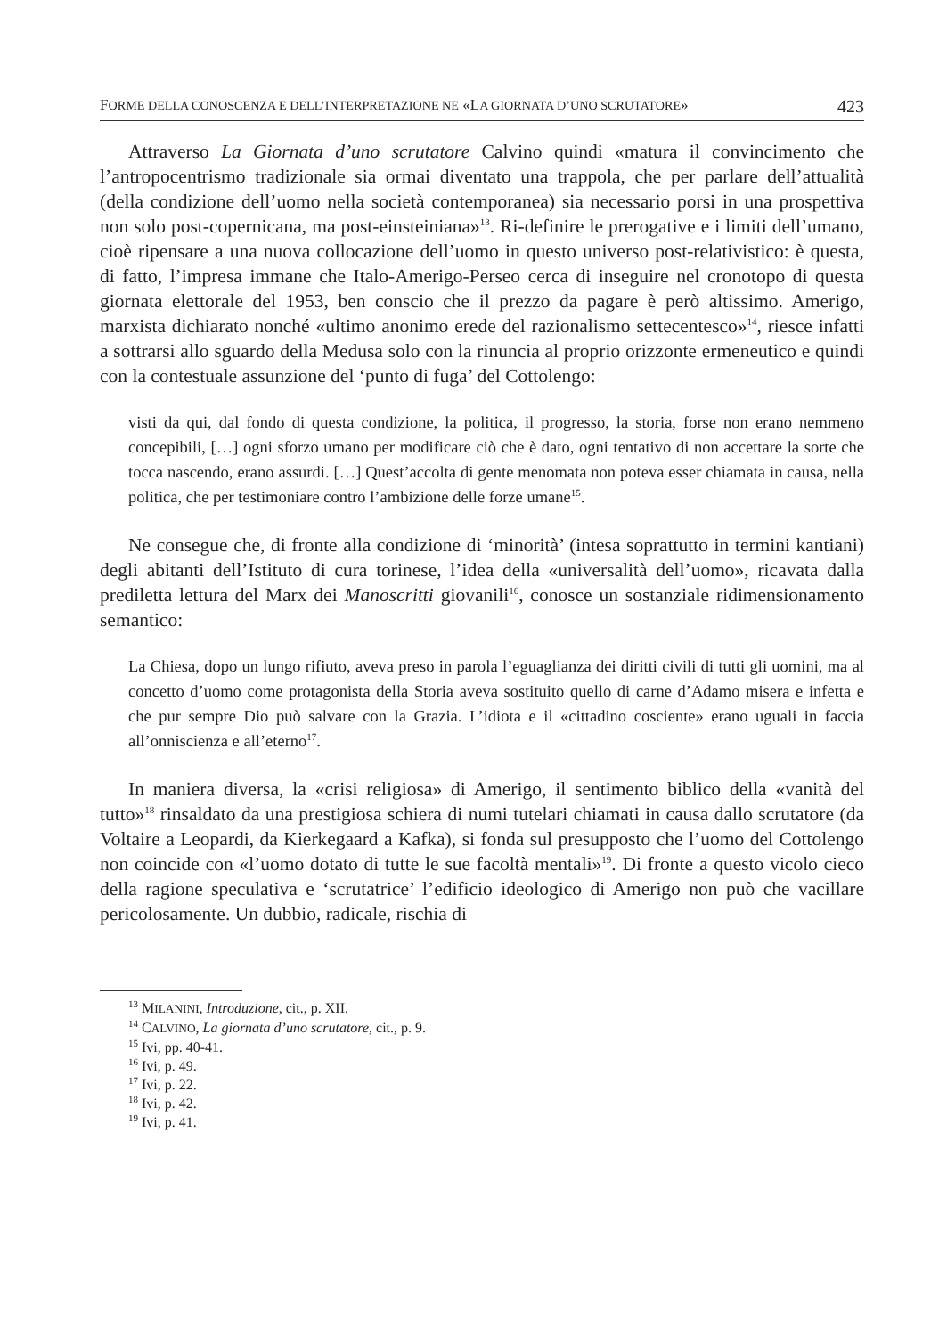FORME DELLA CONOSCENZA E DELL’INTERPRETAZIONE NE «LA GIORNATA D’UNO SCRUTATORE» 423
Attraverso La Giornata d’uno scrutatore Calvino quindi «matura il convincimento che l’antropocentrismo tradizionale sia ormai diventato una trappola, che per parlare dell’attualità (della condizione dell’uomo nella società contemporanea) sia necessario porsi in una prospettiva non solo post-copernicana, ma post-einsteiniana»<sup>13</sup>. Ri-definire le prerogative e i limiti dell’umano, cioè ripensare a una nuova collocazione dell’uomo in questo universo post-relativistico: è questa, di fatto, l’impresa immane che Italo-Amerigo-Perseo cerca di inseguire nel cronotopo di questa giornata elettorale del 1953, ben conscio che il prezzo da pagare è però altissimo. Amerigo, marxista dichiarato nonché «ultimo anonimo erede del razionalismo settecentesco»<sup>14</sup>, riesce infatti a sottrarsi allo sguardo della Medusa solo con la rinuncia al proprio orizzonte ermeneutico e quindi con la contestuale assunzione del ‘punto di fuga’ del Cottolengo:
visti da qui, dal fondo di questa condizione, la politica, il progresso, la storia, forse non erano nemmeno concepibili, […] ogni sforzo umano per modificare ciò che è dato, ogni tentativo di non accettare la sorte che tocca nascendo, erano assurdi. […] Quest’accolta di gente menomata non poteva esser chiamata in causa, nella politica, che per testimoniare contro l’ambizione delle forze umane<sup>15</sup>.
Ne consegue che, di fronte alla condizione di ‘minorità’ (intesa soprattutto in termini kantiani) degli abitanti dell’Istituto di cura torinese, l’idea della «universalità dell’uomo», ricavata dalla prediletta lettura del Marx dei Manoscritti giovanili<sup>16</sup>, conosce un sostanziale ridimensionamento semantico:
La Chiesa, dopo un lungo rifiuto, aveva preso in parola l’eguaglianza dei diritti civili di tutti gli uomini, ma al concetto d’uomo come protagonista della Storia aveva sostituito quello di carne d’Adamo misera e infetta e che pur sempre Dio può salvare con la Grazia. L’idiota e il «cittadino cosciente» erano uguali in faccia all’onniscienza e all’eterno<sup>17</sup>.
In maniera diversa, la «crisi religiosa» di Amerigo, il sentimento biblico della «vanità del tutto»<sup>18</sup> rinsaldato da una prestigiosa schiera di numi tutelari chiamati in causa dallo scrutatore (da Voltaire a Leopardi, da Kierkegaard a Kafka), si fonda sul presupposto che l’uomo del Cottolengo non coincide con «l’uomo dotato di tutte le sue facoltà mentali»<sup>19</sup>. Di fronte a questo vicolo cieco della ragione speculativa e ‘scrutatrice’ l’edificio ideologico di Amerigo non può che vacillare pericolosamente. Un dubbio, radicale, rischia di
<sup>13</sup> MILANINI, Introduzione, cit., p. XII.
<sup>14</sup> CALVINO, La giornata d’uno scrutatore, cit., p. 9.
<sup>15</sup> Ivi, pp. 40-41.
<sup>16</sup> Ivi, p. 49.
<sup>17</sup> Ivi, p. 22.
<sup>18</sup> Ivi, p. 42.
<sup>19</sup> Ivi, p. 41.